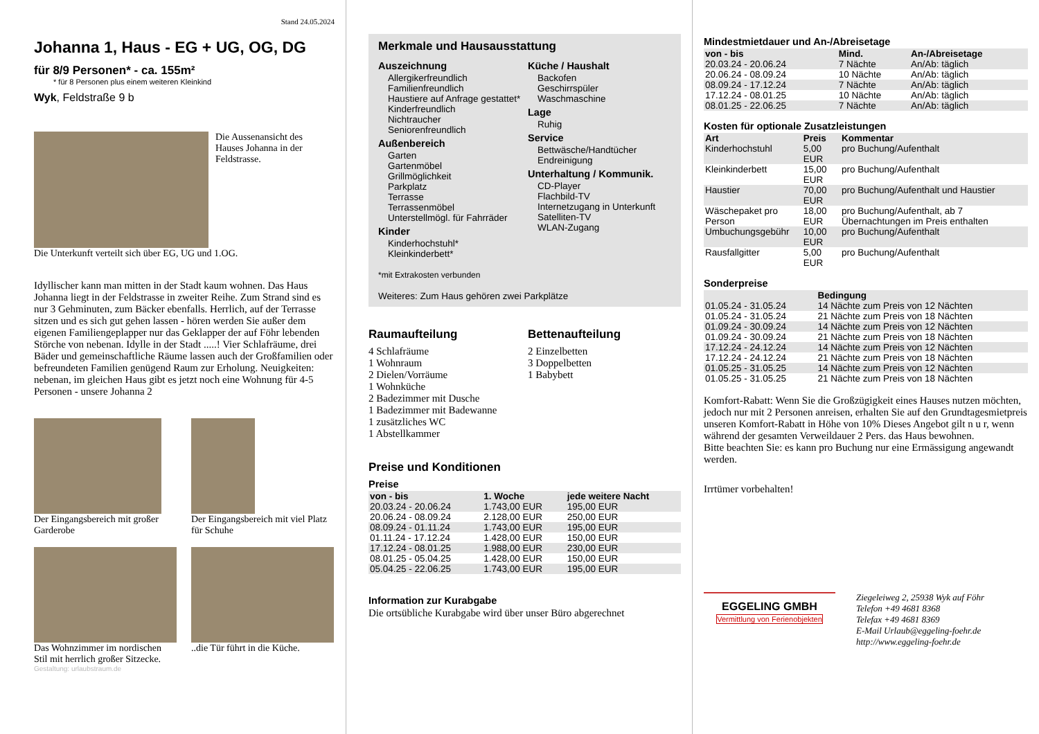Stand 24.05.2024
Johanna 1, Haus - EG + UG, OG, DG
für 8/9 Personen* - ca. 155m²
* für 8 Personen plus einem weiteren Kleinkind
Wyk, Feldstraße 9 b
Die Aussenansicht des Hauses Johanna in der Feldstrasse.
Die Unterkunft verteilt sich über EG, UG und 1.OG.
Idyllischer kann man mitten in der Stadt kaum wohnen. Das Haus Johanna liegt in der Feldstrasse in zweiter Reihe. Zum Strand sind es nur 3 Gehminuten, zum Bäcker ebenfalls. Herrlich, auf der Terrasse sitzen und es sich gut gehen lassen - hören werden Sie außer dem eigenen Familiengeplapper nur das Geklapper der auf Föhr lebenden Störche von nebenan. Idylle in der Stadt .....! Vier Schlafräume, drei Bäder und gemeinschaftliche Räume lassen auch der Großfamilien oder befreundeten Familien genügend Raum zur Erholung. Neuigkeiten: nebenan, im gleichen Haus gibt es jetzt noch eine Wohnung für 4-5 Personen - unsere Johanna 2
Der Eingangsbereich mit großer Garderobe
Der Eingangsbereich mit viel Platz für Schuhe
Das Wohnzimmer im nordischen Stil mit herrlich großer Sitzecke.
..die Tür führt in die Küche.
Gestaltung: urlaubstraum.de
Merkmale und Hausausstattung
Auszeichnung
Allergikerfreundlich
Familienfreundlich
Haustiere auf Anfrage gestattet*
Kinderfreundlich
Nichtraucher
Seniorenfreundlich
Außenbereich
Garten
Gartenmöbel
Grillmöglichkeit
Parkplatz
Terrasse
Terrassenmöbel
Unterstellmögl. für Fahrräder
Kinder
Kinderhochstuhl*
Kleinkinderbett*
Küche / Haushalt
Backofen
Geschirrspüler
Waschmaschine
Lage
Ruhig
Service
Bettwäsche/Handtücher
Endreinigung
Unterhaltung / Kommunik.
CD-Player
Flachbild-TV
Internetzugang in Unterkunft
Satelliten-TV
WLAN-Zugang
*mit Extrakosten verbunden
Weiteres: Zum Haus gehören zwei Parkplätze
Raumaufteilung
4 Schlafräume
1 Wohnraum
2 Dielen/Vorräume
1 Wohnküche
2 Badezimmer mit Dusche
1 Badezimmer mit Badewanne
1 zusätzliches WC
1 Abstellkammer
Bettenaufteilung
2 Einzelbetten
3 Doppelbetten
1 Babybett
Preise und Konditionen
Preise
| von - bis | 1. Woche | jede weitere Nacht |
| --- | --- | --- |
| 20.03.24 - 20.06.24 | 1.743,00 EUR | 195,00 EUR |
| 20.06.24 - 08.09.24 | 2.128,00 EUR | 250,00 EUR |
| 08.09.24 - 01.11.24 | 1.743,00 EUR | 195,00 EUR |
| 01.11.24 - 17.12.24 | 1.428,00 EUR | 150,00 EUR |
| 17.12.24 - 08.01.25 | 1.988,00 EUR | 230,00 EUR |
| 08.01.25 - 05.04.25 | 1.428,00 EUR | 150,00 EUR |
| 05.04.25 - 22.06.25 | 1.743,00 EUR | 195,00 EUR |
Information zur Kurabgabe
Die ortsübliche Kurabgabe wird über unser Büro abgerechnet
Mindestmietdauer und An-/Abreisetage
| von - bis | Mind. | An-/Abreisetage |
| --- | --- | --- |
| 20.03.24 - 20.06.24 | 7 Nächte | An/Ab: täglich |
| 20.06.24 - 08.09.24 | 10 Nächte | An/Ab: täglich |
| 08.09.24 - 17.12.24 | 7 Nächte | An/Ab: täglich |
| 17.12.24 - 08.01.25 | 10 Nächte | An/Ab: täglich |
| 08.01.25 - 22.06.25 | 7 Nächte | An/Ab: täglich |
Kosten für optionale Zusatzleistungen
| Art | Preis | Kommentar |
| --- | --- | --- |
| Kinderhochstuhl | 5,00 EUR | pro Buchung/Aufenthalt |
| Kleinkinderbett | 15,00 EUR | pro Buchung/Aufenthalt |
| Haustier | 70,00 EUR | pro Buchung/Aufenthalt und Haustier |
| Wäschepaket pro Person | 18,00 EUR | pro Buchung/Aufenthalt, ab 7 Übernachtungen im Preis enthalten |
| Umbuchungsgebühr | 10,00 EUR | pro Buchung/Aufenthalt |
| Rausfallgitter | 5,00 EUR | pro Buchung/Aufenthalt |
Sonderpreise
| | Bedingung |
| --- | --- |
| 01.05.24 - 31.05.24 | 14 Nächte zum Preis von 12 Nächten |
| 01.05.24 - 31.05.24 | 21 Nächte zum Preis von 18 Nächten |
| 01.09.24 - 30.09.24 | 14 Nächte zum Preis von 12 Nächten |
| 01.09.24 - 30.09.24 | 21 Nächte zum Preis von 18 Nächten |
| 17.12.24 - 24.12.24 | 14 Nächte zum Preis von 12 Nächten |
| 17.12.24 - 24.12.24 | 21 Nächte zum Preis von 18 Nächten |
| 01.05.25 - 31.05.25 | 14 Nächte zum Preis von 12 Nächten |
| 01.05.25 - 31.05.25 | 21 Nächte zum Preis von 18 Nächten |
Komfort-Rabatt: Wenn Sie die Großzügigkeit eines Hauses nutzen möchten, jedoch nur mit 2 Personen anreisen, erhalten Sie auf den Grundtagesmietpreis unseren Komfort-Rabatt in Höhe von 10% Dieses Angebot gilt n u r, wenn während der gesamten Verweildauer 2 Pers. das Haus bewohnen.
Bitte beachten Sie: es kann pro Buchung nur eine Ermässigung angewandt werden.
Irrtümer vorbehalten!
EGGELING GMBH
Vermittlung von Ferienobjekten
Ziegeleiweg 2, 25938 Wyk auf Föhr
Telefon +49 4681 8368
Telefax +49 4681 8369
E-Mail Urlaub@eggeling-foehr.de
http://www.eggeling-foehr.de